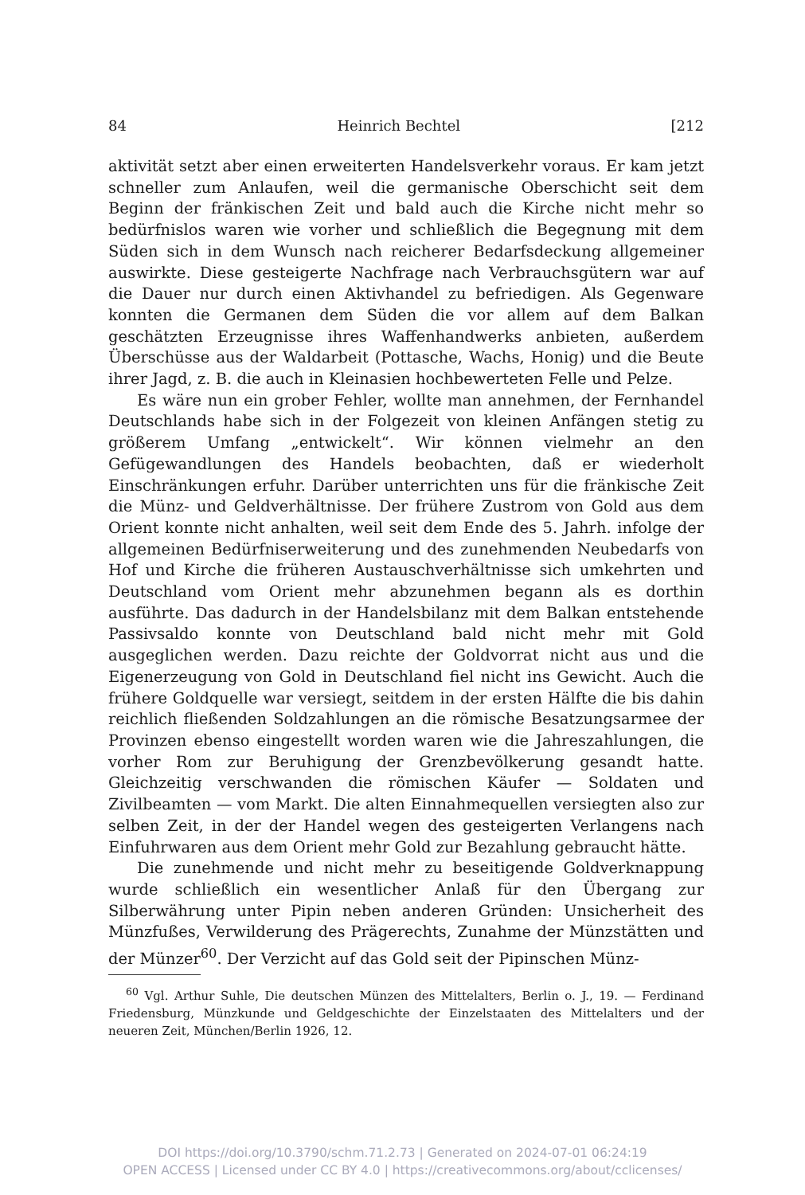84 Heinrich Bechtel [212
aktivität setzt aber einen erweiterten Handelsverkehr voraus. Er kam jetzt schneller zum Anlaufen, weil die germanische Oberschicht seit dem Beginn der fränkischen Zeit und bald auch die Kirche nicht mehr so bedürfnislos waren wie vorher und schließlich die Begegnung mit dem Süden sich in dem Wunsch nach reicherer Bedarfsdeckung allgemeiner auswirkte. Diese gesteigerte Nachfrage nach Verbrauchsgütern war auf die Dauer nur durch einen Aktivhandel zu befriedigen. Als Gegenware konnten die Germanen dem Süden die vor allem auf dem Balkan geschätzten Erzeugnisse ihres Waffenhandwerks anbieten, außerdem Überschüsse aus der Waldarbeit (Pottasche, Wachs, Honig) und die Beute ihrer Jagd, z. B. die auch in Kleinasien hochbewerteten Felle und Pelze.
Es wäre nun ein grober Fehler, wollte man annehmen, der Fernhandel Deutschlands habe sich in der Folgezeit von kleinen Anfängen stetig zu größerem Umfang „entwickelt“. Wir können vielmehr an den Gefügewandlungen des Handels beobachten, daß er wiederholt Einschränkungen erfuhr. Darüber unterrichten uns für die fränkische Zeit die Münz- und Geldverhältnisse. Der frühere Zustrom von Gold aus dem Orient konnte nicht anhalten, weil seit dem Ende des 5. Jahrh. infolge der allgemeinen Bedürfniserweiterung und des zunehmenden Neubedarfs von Hof und Kirche die früheren Austauschverhältnisse sich umkehrten und Deutschland vom Orient mehr abzunehmen begann als es dorthin ausführte. Das dadurch in der Handelsbilanz mit dem Balkan entstehende Passivsaldo konnte von Deutschland bald nicht mehr mit Gold ausgeglichen werden. Dazu reichte der Goldvorrat nicht aus und die Eigenerzeugung von Gold in Deutschland fiel nicht ins Gewicht. Auch die frühere Goldquelle war versiegt, seitdem in der ersten Hälfte die bis dahin reichlich fließenden Soldzahlungen an die römische Besatzungsarmee der Provinzen ebenso eingestellt worden waren wie die Jahreszahlungen, die vorher Rom zur Beruhigung der Grenzbevölkerung gesandt hatte. Gleichzeitig verschwanden die römischen Käufer — Soldaten und Zivilbeamten — vom Markt. Die alten Einnahmequellen versiegten also zur selben Zeit, in der der Handel wegen des gesteigerten Verlangens nach Einfuhrwaren aus dem Orient mehr Gold zur Bezahlung gebraucht hätte.
Die zunehmende und nicht mehr zu beseitigende Goldverknappung wurde schließlich ein wesentlicher Anlaß für den Übergang zur Silberwährung unter Pipin neben anderen Gründen: Unsicherheit des Münzfußes, Verwilderung des Prägerechts, Zunahme der Münzstätten und der Münzer<sup>60</sup>. Der Verzicht auf das Gold seit der Pipinschen Münz-
<sup>60</sup> Vgl. Arthur Suhle, Die deutschen Münzen des Mittelalters, Berlin o. J., 19. — Ferdinand Friedensburg, Münzkunde und Geldgeschichte der Einzelstaaten des Mittelalters und der neueren Zeit, München/Berlin 1926, 12.
DOI https://doi.org/10.3790/schm.71.2.73 | Generated on 2024-07-01 06:24:19
OPEN ACCESS | Licensed under CC BY 4.0 | https://creativecommons.org/about/cclicenses/